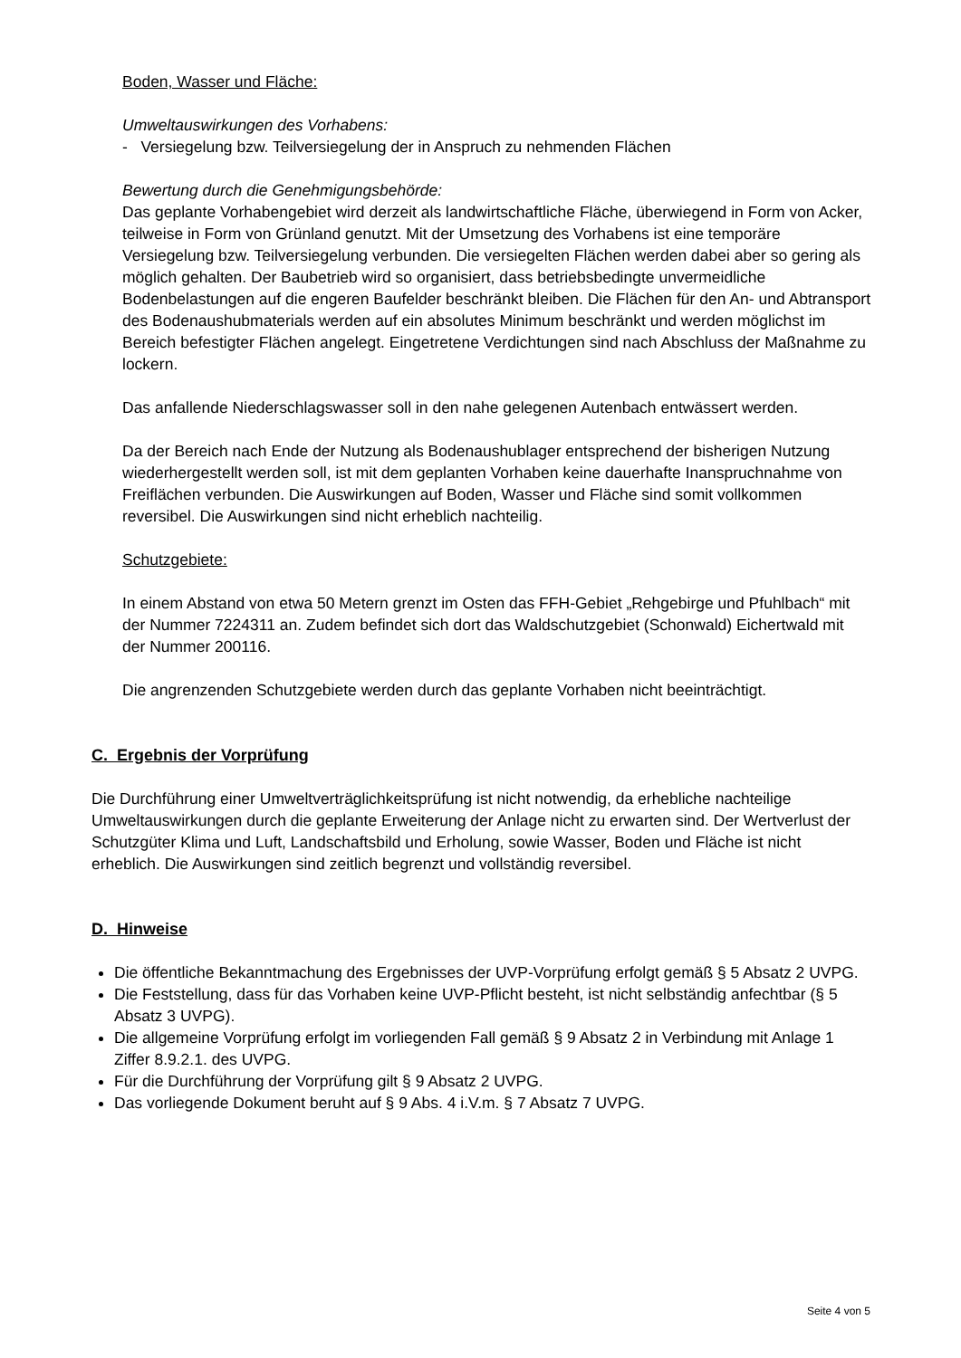Boden, Wasser und Fläche:
Umweltauswirkungen des Vorhabens:
- Versiegelung bzw. Teilversiegelung der in Anspruch zu nehmenden Flächen
Bewertung durch die Genehmigungsbehörde:
Das geplante Vorhabengebiet wird derzeit als landwirtschaftliche Fläche, überwiegend in Form von Acker, teilweise in Form von Grünland genutzt. Mit der Umsetzung des Vorhabens ist eine temporäre Versiegelung bzw. Teilversiegelung verbunden. Die versiegelten Flächen werden dabei aber so gering als möglich gehalten. Der Baubetrieb wird so organisiert, dass betriebsbedingte unvermeidliche Bodenbelastungen auf die engeren Baufelder beschränkt bleiben. Die Flächen für den An- und Abtransport des Bodenaushubmaterials werden auf ein absolutes Minimum beschränkt und werden möglichst im Bereich befestigter Flächen angelegt. Eingetretene Verdichtungen sind nach Abschluss der Maßnahme zu lockern.
Das anfallende Niederschlagswasser soll in den nahe gelegenen Autenbach entwässert werden.
Da der Bereich nach Ende der Nutzung als Bodenaushublager entsprechend der bisherigen Nutzung wiederhergestellt werden soll, ist mit dem geplanten Vorhaben keine dauerhafte Inanspruchnahme von Freiflächen verbunden. Die Auswirkungen auf Boden, Wasser und Fläche sind somit vollkommen reversibel. Die Auswirkungen sind nicht erheblich nachteilig.
Schutzgebiete:
In einem Abstand von etwa 50 Metern grenzt im Osten das FFH-Gebiet „Rehgebirge und Pfuhlbach“ mit der Nummer 7224311 an. Zudem befindet sich dort das Waldschutzgebiet (Schonwald) Eichertwald mit der Nummer 200116.
Die angrenzenden Schutzgebiete werden durch das geplante Vorhaben nicht beeinträchtigt.
C. Ergebnis der Vorprüfung
Die Durchführung einer Umweltverträglichkeitsprüfung ist nicht notwendig, da erhebliche nachteilige Umweltauswirkungen durch die geplante Erweiterung der Anlage nicht zu erwarten sind. Der Wertverlust der Schutzgüter Klima und Luft, Landschaftsbild und Erholung, sowie Wasser, Boden und Fläche ist nicht erheblich. Die Auswirkungen sind zeitlich begrenzt und vollständig reversibel.
D. Hinweise
Die öffentliche Bekanntmachung des Ergebnisses der UVP-Vorprüfung erfolgt gemäß § 5 Absatz 2 UVPG.
Die Feststellung, dass für das Vorhaben keine UVP-Pflicht besteht, ist nicht selbständig anfechtbar (§ 5 Absatz 3 UVPG).
Die allgemeine Vorprüfung erfolgt im vorliegenden Fall gemäß § 9 Absatz 2 in Verbindung mit Anlage 1 Ziffer 8.9.2.1. des UVPG.
Für die Durchführung der Vorprüfung gilt § 9 Absatz 2 UVPG.
Das vorliegende Dokument beruht auf § 9 Abs. 4 i.V.m. § 7 Absatz 7 UVPG.
Seite 4 von 5